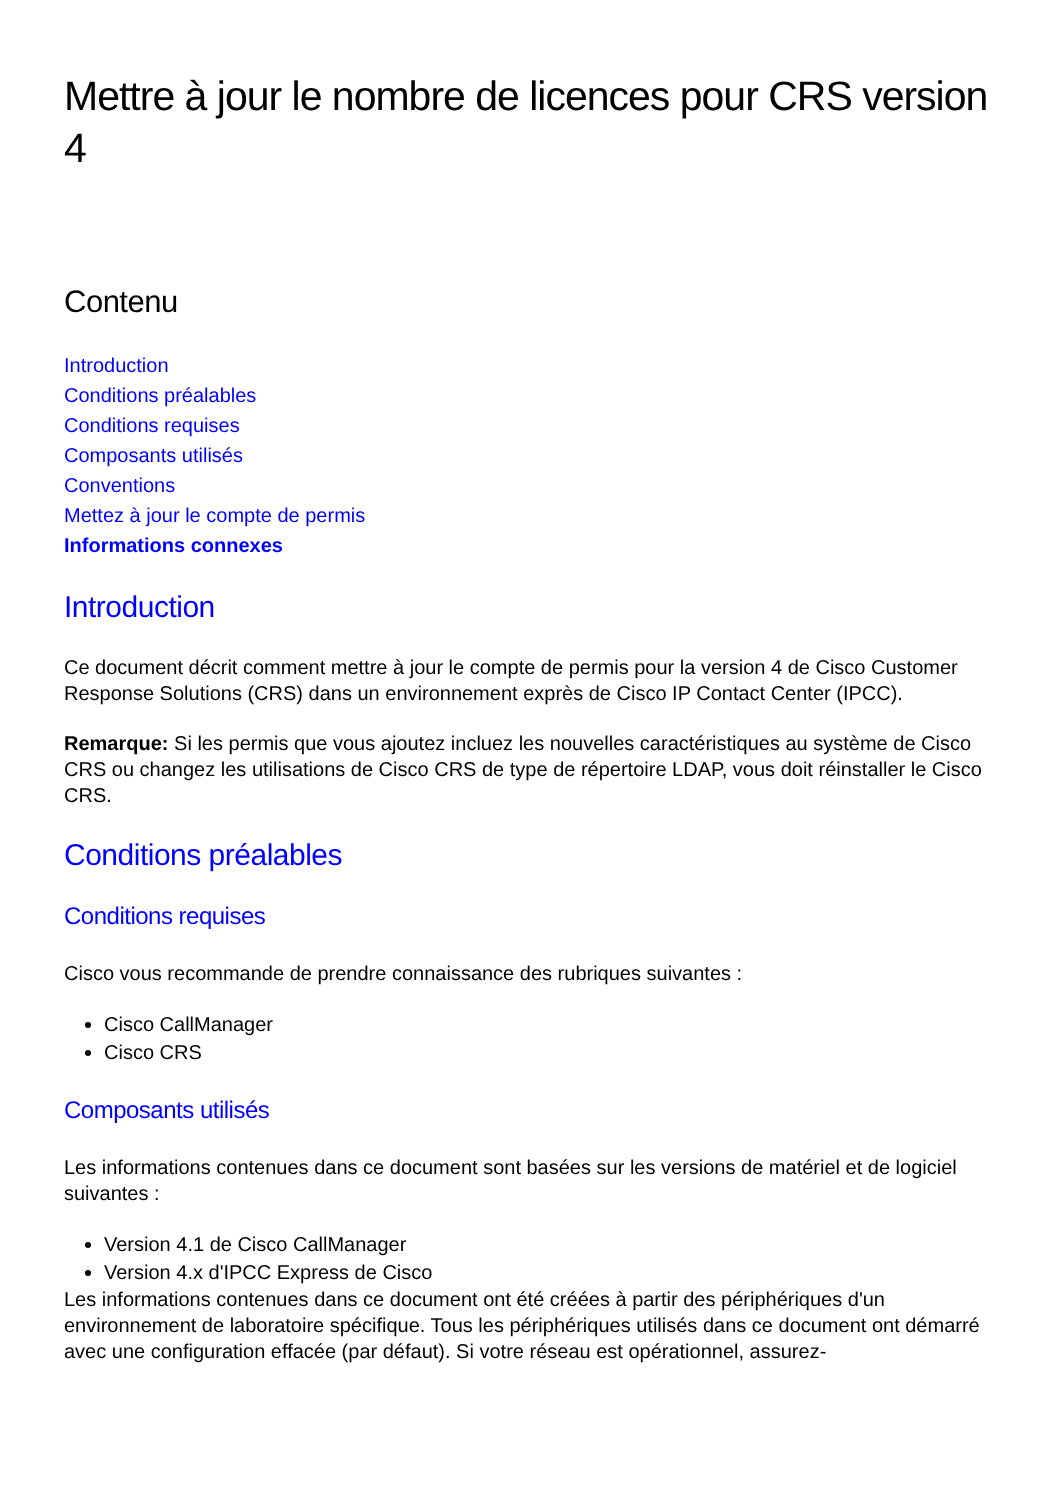Mettre à jour le nombre de licences pour CRS version 4
Contenu
Introduction
Conditions préalables
Conditions requises
Composants utilisés
Conventions
Mettez à jour le compte de permis
Informations connexes
Introduction
Ce document décrit comment mettre à jour le compte de permis pour la version 4 de Cisco Customer Response Solutions (CRS) dans un environnement exprès de Cisco IP Contact Center (IPCC).
Remarque: Si les permis que vous ajoutez incluez les nouvelles caractéristiques au système de Cisco CRS ou changez les utilisations de Cisco CRS de type de répertoire LDAP, vous doit réinstaller le Cisco CRS.
Conditions préalables
Conditions requises
Cisco vous recommande de prendre connaissance des rubriques suivantes :
Cisco CallManager
Cisco CRS
Composants utilisés
Les informations contenues dans ce document sont basées sur les versions de matériel et de logiciel suivantes :
Version 4.1 de Cisco CallManager
Version 4.x d'IPCC Express de Cisco
Les informations contenues dans ce document ont été créées à partir des périphériques d'un environnement de laboratoire spécifique. Tous les périphériques utilisés dans ce document ont démarré avec une configuration effacée (par défaut). Si votre réseau est opérationnel, assurez-